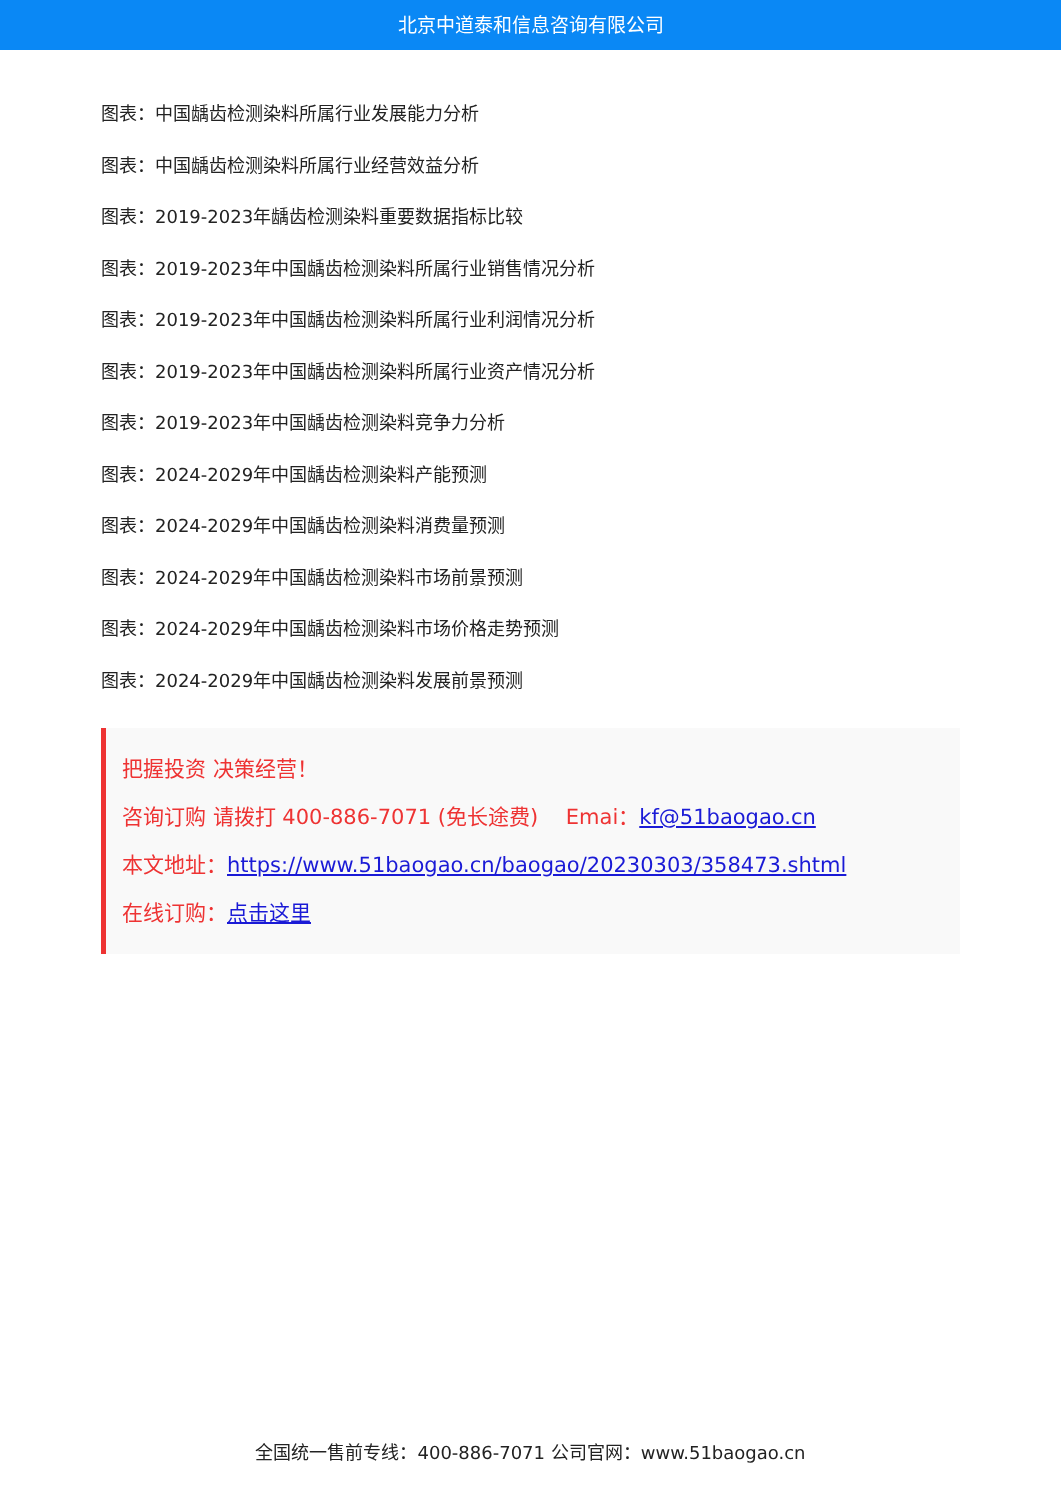北京中道泰和信息咨询有限公司
图表：中国龋齿检测染料所属行业发展能力分析
图表：中国龋齿检测染料所属行业经营效益分析
图表：2019-2023年龋齿检测染料重要数据指标比较
图表：2019-2023年中国龋齿检测染料所属行业销售情况分析
图表：2019-2023年中国龋齿检测染料所属行业利润情况分析
图表：2019-2023年中国龋齿检测染料所属行业资产情况分析
图表：2019-2023年中国龋齿检测染料竞争力分析
图表：2024-2029年中国龋齿检测染料产能预测
图表：2024-2029年中国龋齿检测染料消费量预测
图表：2024-2029年中国龋齿检测染料市场前景预测
图表：2024-2029年中国龋齿检测染料市场价格走势预测
图表：2024-2029年中国龋齿检测染料发展前景预测
把握投资 决策经营！
咨询订购 请拨打 400-886-7071 (免长途费)　 Emai：kf@51baogao.cn
本文地址：https://www.51baogao.cn/baogao/20230303/358473.shtml
在线订购：点击这里
全国统一售前专线：400-886-7071 公司官网：www.51baogao.cn